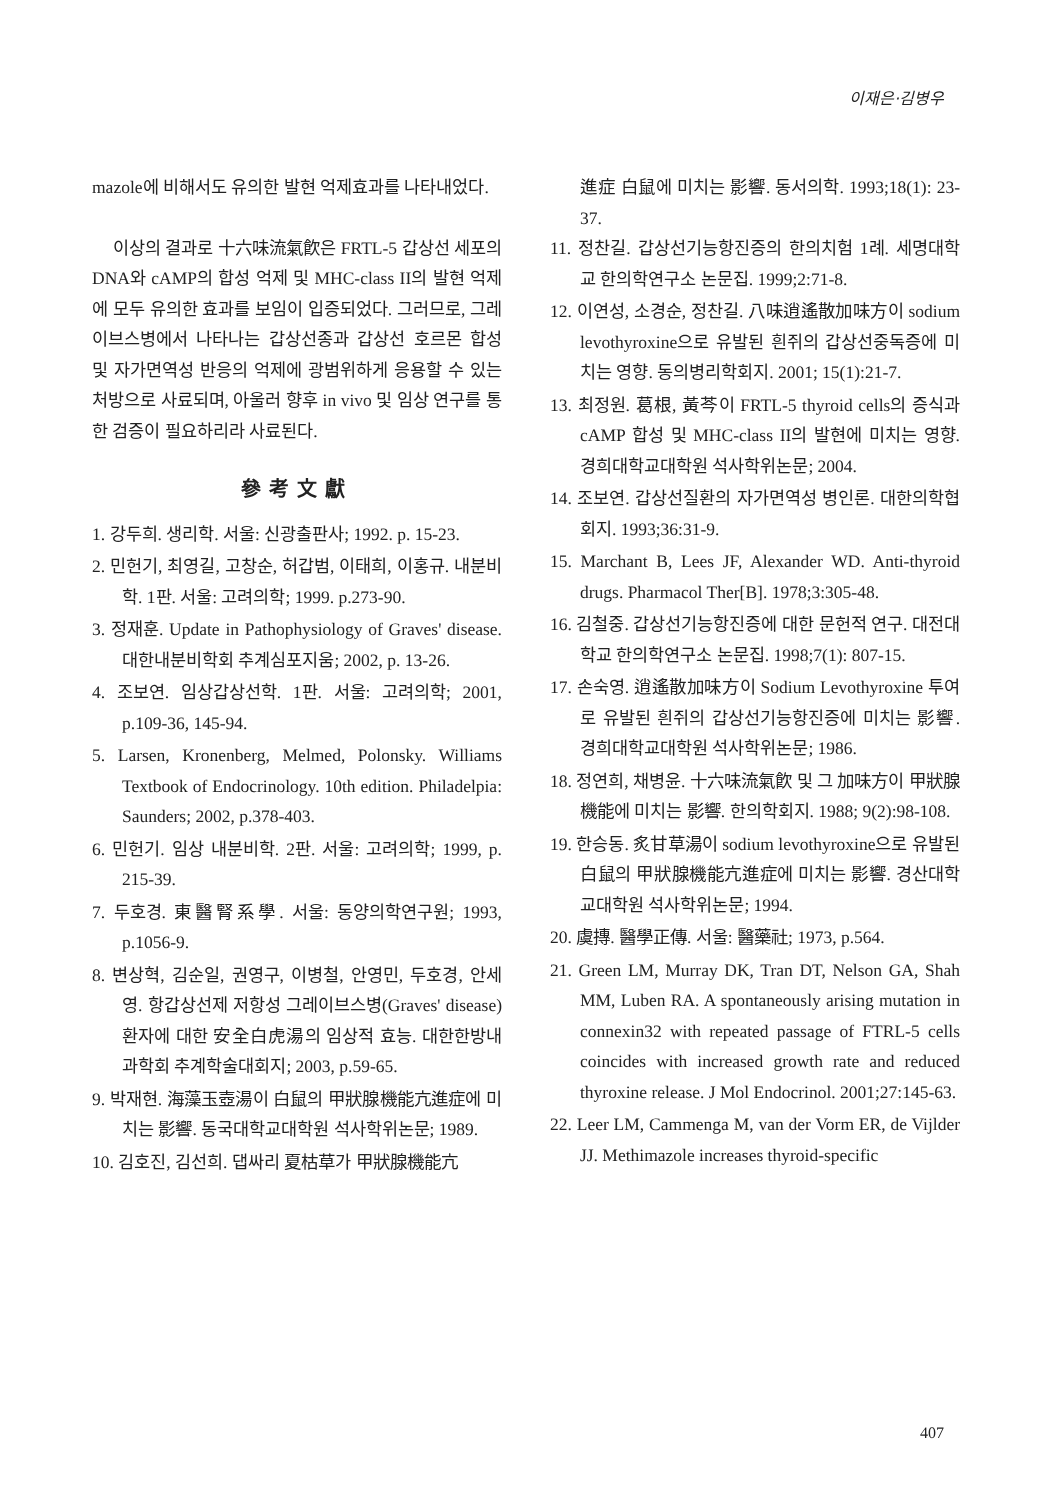이재은·김병우
mazole에 비해서도 유의한 발현 억제효과를 나타내었다.
이상의 결과로 十六味流氣飮은 FRTL-5 갑상선 세포의 DNA와 cAMP의 합성 억제 및 MHC-class II의 발현 억제에 모두 유의한 효과를 보임이 입증되었다. 그러므로, 그레이브스병에서 나타나는 갑상선종과 갑상선 호르몬 합성 및 자가면역성 반응의 억제에 광범위하게 응용할 수 있는 처방으로 사료되며, 아울러 향후 in vivo 및 임상 연구를 통한 검증이 필요하리라 사료된다.
參考文獻
1. 강두희. 생리학. 서울: 신광출판사; 1992. p. 15-23.
2. 민헌기, 최영길, 고창순, 허갑범, 이태희, 이홍규. 내분비학. 1판. 서울: 고려의학; 1999. p.273-90.
3. 정재훈. Update in Pathophysiology of Graves' disease. 대한내분비학회 추계심포지움; 2002, p. 13-26.
4. 조보연. 임상갑상선학. 1판. 서울: 고려의학; 2001, p.109-36, 145-94.
5. Larsen, Kronenberg, Melmed, Polonsky. Williams Textbook of Endocrinology. 10th edition. Philadelpia: Saunders; 2002, p.378-403.
6. 민헌기. 임상 내분비학. 2판. 서울: 고려의학; 1999, p. 215-39.
7. 두호경. 東醫腎系學. 서울: 동양의학연구원; 1993, p.1056-9.
8. 변상혁, 김순일, 권영구, 이병철, 안영민, 두호경, 안세영. 항갑상선제 저항성 그레이브스병(Graves' disease) 환자에 대한 安全白虎湯의 임상적 효능. 대한한방내과학회 추계학술대회지; 2003, p.59-65.
9. 박재현. 海藻玉壺湯이 白鼠의 甲狀腺機能亢進症에 미치는 影響. 동국대학교대학원 석사학위논문; 1989.
10. 김호진, 김선희. 댑싸리 夏枯草가 甲狀腺機能亢
進症 白鼠에 미치는 影響. 동서의학. 1993;18(1): 23-37.
11. 정찬길. 갑상선기능항진증의 한의치험 1례. 세명대학교 한의학연구소 논문집. 1999;2:71-8.
12. 이연성, 소경순, 정찬길. 八味逍遙散加味方이 sodium levothyroxine으로 유발된 흰쥐의 갑상선중독증에 미치는 영향. 동의병리학회지. 2001; 15(1):21-7.
13. 최정원. 葛根, 黃芩이 FRTL-5 thyroid cells의 증식과 cAMP 합성 및 MHC-class II의 발현에 미치는 영향. 경희대학교대학원 석사학위논문; 2004.
14. 조보연. 갑상선질환의 자가면역성 병인론. 대한의학협회지. 1993;36:31-9.
15. Marchant B, Lees JF, Alexander WD. Anti-thyroid drugs. Pharmacol Ther[B]. 1978;3:305-48.
16. 김철중. 갑상선기능항진증에 대한 문헌적 연구. 대전대학교 한의학연구소 논문집. 1998;7(1): 807-15.
17. 손숙영. 逍遙散加味方이 Sodium Levothyroxine 투여로 유발된 흰쥐의 갑상선기능항진증에 미치는 影響. 경희대학교대학원 석사학위논문; 1986.
18. 정연희, 채병윤. 十六味流氣飮 및 그 加味方이 甲狀腺機能에 미치는 影響. 한의학회지. 1988; 9(2):98-108.
19. 한승동. 炙甘草湯이 sodium levothyroxine으로 유발된 白鼠의 甲狀腺機能亢進症에 미치는 影響. 경산대학교대학원 석사학위논문; 1994.
20. 虞摶. 醫學正傳. 서울: 醫藥社; 1973, p.564.
21. Green LM, Murray DK, Tran DT, Nelson GA, Shah MM, Luben RA. A spontaneously arising mutation in connexin32 with repeated passage of FTRL-5 cells coincides with increased growth rate and reduced thyroxine release. J Mol Endocrinol. 2001;27:145-63.
22. Leer LM, Cammenga M, van der Vorm ER, de Vijlder JJ. Methimazole increases thyroid-specific
407